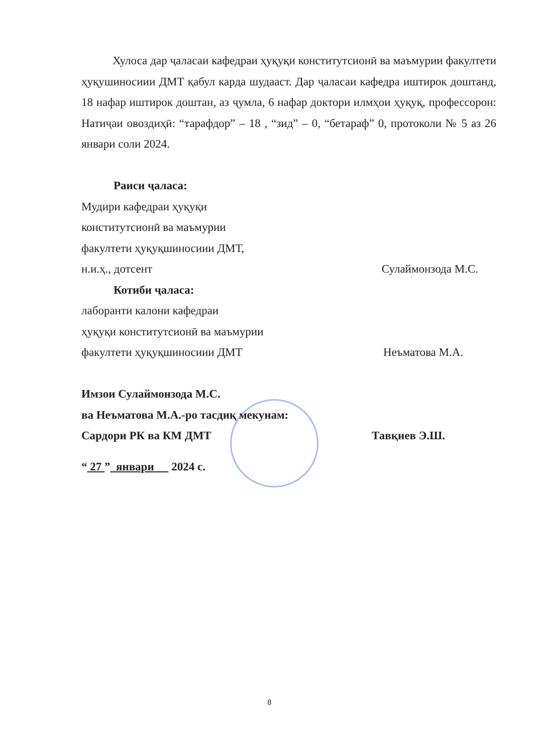Хулоса дар ҷаласаи кафедраи ҳуқуқи конститутсионӣ ва маъмурии факултети ҳуқушиносиии ДМТ қабул карда шудааст. Дар ҷаласаи кафедра иштирок доштанд, 18 нафар иштирок доштан, аз ҷумла, 6 нафар доктори илмҳои ҳуқуқ, профессорон: Натиҷаи овоздиҳӣ: “тарафдор” – 18 , “зид” – 0, “бетараф” 0, протоколи № 5 аз 26 январи соли 2024.
Раиси ҷаласа:
Мудири кафедраи ҳуқуқи
конститутсионӣ ва маъмурии
факултети ҳуқуқшиносиии ДМТ,
н.и.ҳ., дотсент Сулаймонзода М.С.
Котиби ҷаласа:
лаборанти калони кафедраи
ҳуқуқи конститутсионӣ ва маъмурии
факултети ҳуқуқшиносиии ДМТ Неъматова М.А.
Имзои Сулаймонзода М.С.
ва Неъматова М.А.-ро тасдиқ мекунам:
Сардори РК ва КМ ДМТ Тавқиев Э.Ш.
“ 27 ” январи 2024 с.
8